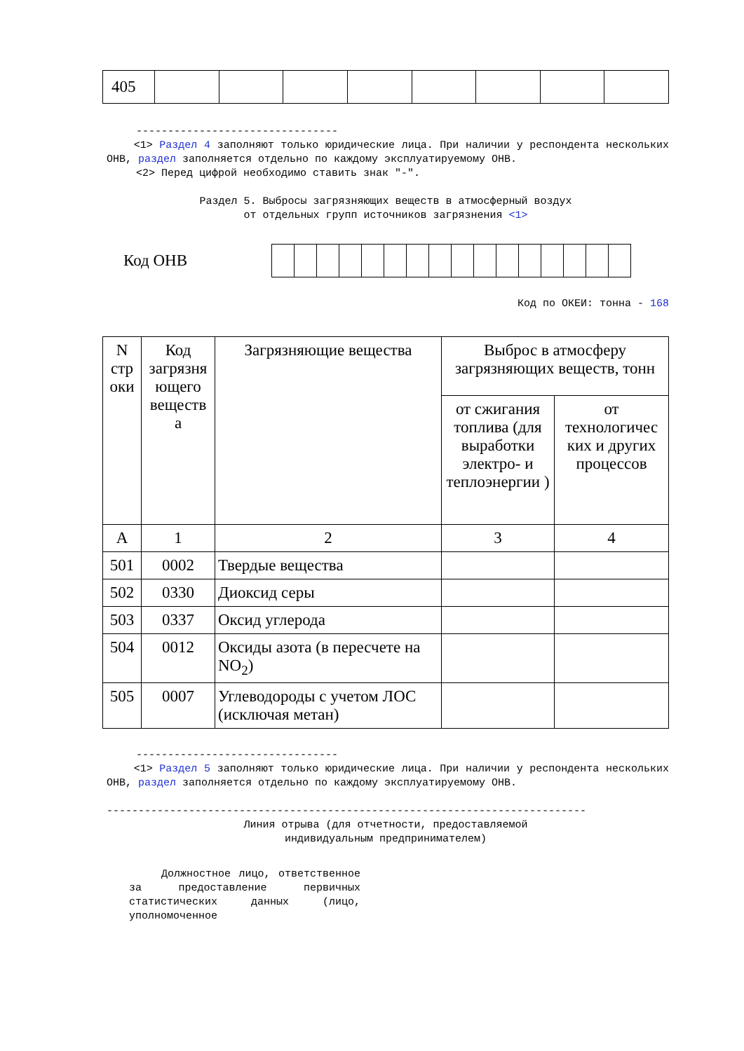| 405 | | | | | | | | |
--------------------------------
<1> Раздел 4 заполняют только юридические лица. При наличии у респондента нескольких ОНВ, раздел заполняется отдельно по каждому эксплуатируемому ОНВ.
<2> Перед цифрой необходимо ставить знак "-".
Раздел 5. Выбросы загрязняющих веществ в атмосферный воздух
от отдельных групп источников загрязнения <1>
Код ОНВ
Код по ОКЕИ: тонна - 168
| N стр оки | Код загрязня ющего веществ а | Загрязняющие вещества | Выброс в атмосферу загрязняющих веществ, тонн | |
| --- | --- | --- | --- | --- |
| | | | от сжигания топлива (для выработки электро- и теплоэнергии ) | от технологичес ких и других процессов |
| А | 1 | 2 | 3 | 4 |
| 501 | 0002 | Твердые вещества | | |
| 502 | 0330 | Диоксид серы | | |
| 503 | 0337 | Оксид углерода | | |
| 504 | 0012 | Оксиды азота (в пересчете на NO<sub>2</sub>) | | |
| 505 | 0007 | Углеводороды с учетом ЛОС (исключая метан) | | |
--------------------------------
<1> Раздел 5 заполняют только юридические лица. При наличии у респондента нескольких ОНВ, раздел заполняется отдельно по каждому эксплуатируемому ОНВ.
----------------------------------------------------------------------------
Линия отрыва (для отчетности, предоставляемой
индивидуальным предпринимателем)
Должностное лицо, ответственное за предоставление первичных статистических данных (лицо, уполномоченное